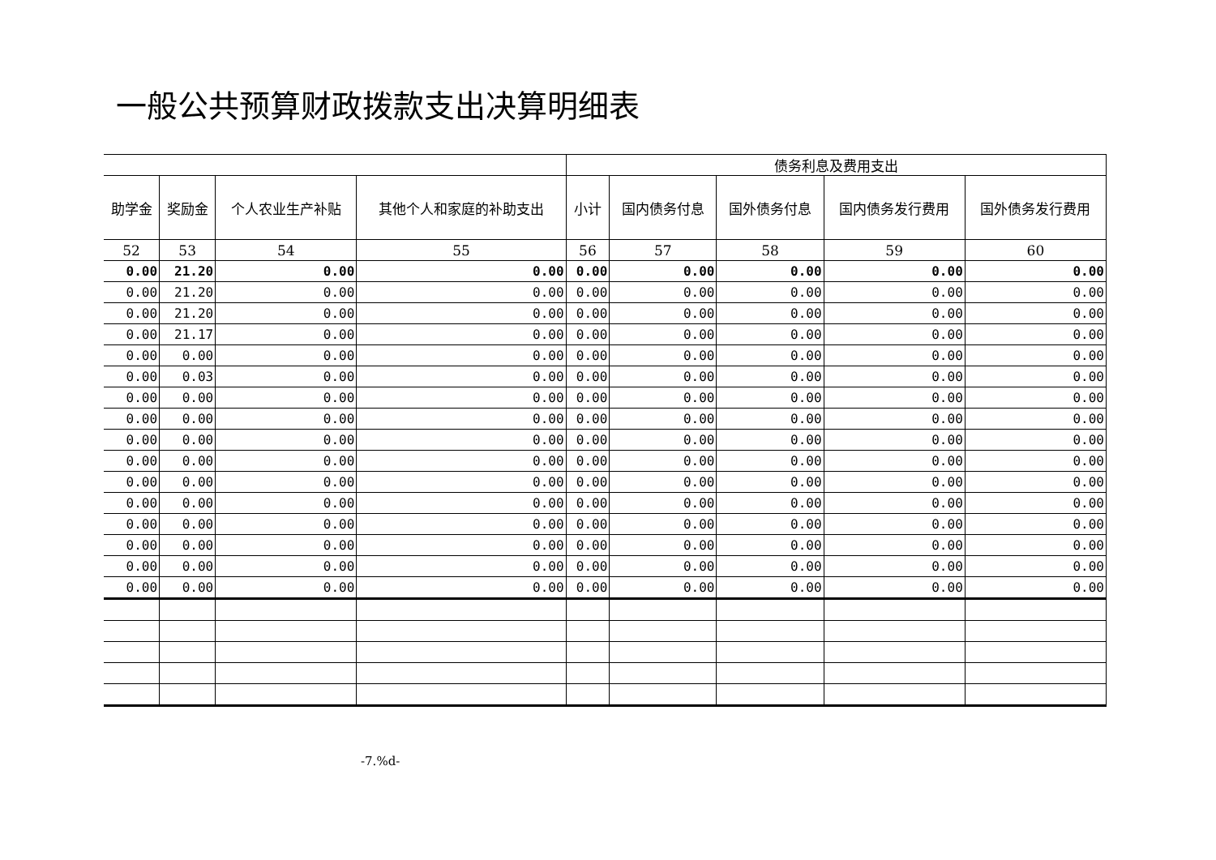一般公共预算财政拨款支出决算明细表
| | | | | 债务利息及费用支出 | | | | |
| --- | --- | --- | --- | --- | --- | --- | --- | --- |
| 助学金 | 奖励金 | 个人农业生产补贴 | 其他个人和家庭的补助支出 | 小计 | 国内债务付息 | 国外债务付息 | 国内债务发行费用 | 国外债务发行费用 |
| 52 | 53 | 54 | 55 | 56 | 57 | 58 | 59 | 60 |
| 0.00 | 21.20 | 0.00 | 0.00 | 0.00 | 0.00 | 0.00 | 0.00 | 0.00 |
| 0.00 | 21.20 | 0.00 | 0.00 | 0.00 | 0.00 | 0.00 | 0.00 | 0.00 |
| 0.00 | 21.20 | 0.00 | 0.00 | 0.00 | 0.00 | 0.00 | 0.00 | 0.00 |
| 0.00 | 21.17 | 0.00 | 0.00 | 0.00 | 0.00 | 0.00 | 0.00 | 0.00 |
| 0.00 | 0.00 | 0.00 | 0.00 | 0.00 | 0.00 | 0.00 | 0.00 | 0.00 |
| 0.00 | 0.03 | 0.00 | 0.00 | 0.00 | 0.00 | 0.00 | 0.00 | 0.00 |
| 0.00 | 0.00 | 0.00 | 0.00 | 0.00 | 0.00 | 0.00 | 0.00 | 0.00 |
| 0.00 | 0.00 | 0.00 | 0.00 | 0.00 | 0.00 | 0.00 | 0.00 | 0.00 |
| 0.00 | 0.00 | 0.00 | 0.00 | 0.00 | 0.00 | 0.00 | 0.00 | 0.00 |
| 0.00 | 0.00 | 0.00 | 0.00 | 0.00 | 0.00 | 0.00 | 0.00 | 0.00 |
| 0.00 | 0.00 | 0.00 | 0.00 | 0.00 | 0.00 | 0.00 | 0.00 | 0.00 |
| 0.00 | 0.00 | 0.00 | 0.00 | 0.00 | 0.00 | 0.00 | 0.00 | 0.00 |
| 0.00 | 0.00 | 0.00 | 0.00 | 0.00 | 0.00 | 0.00 | 0.00 | 0.00 |
| 0.00 | 0.00 | 0.00 | 0.00 | 0.00 | 0.00 | 0.00 | 0.00 | 0.00 |
| 0.00 | 0.00 | 0.00 | 0.00 | 0.00 | 0.00 | 0.00 | 0.00 | 0.00 |
| 0.00 | 0.00 | 0.00 | 0.00 | 0.00 | 0.00 | 0.00 | 0.00 | 0.00 |
-7.%d-